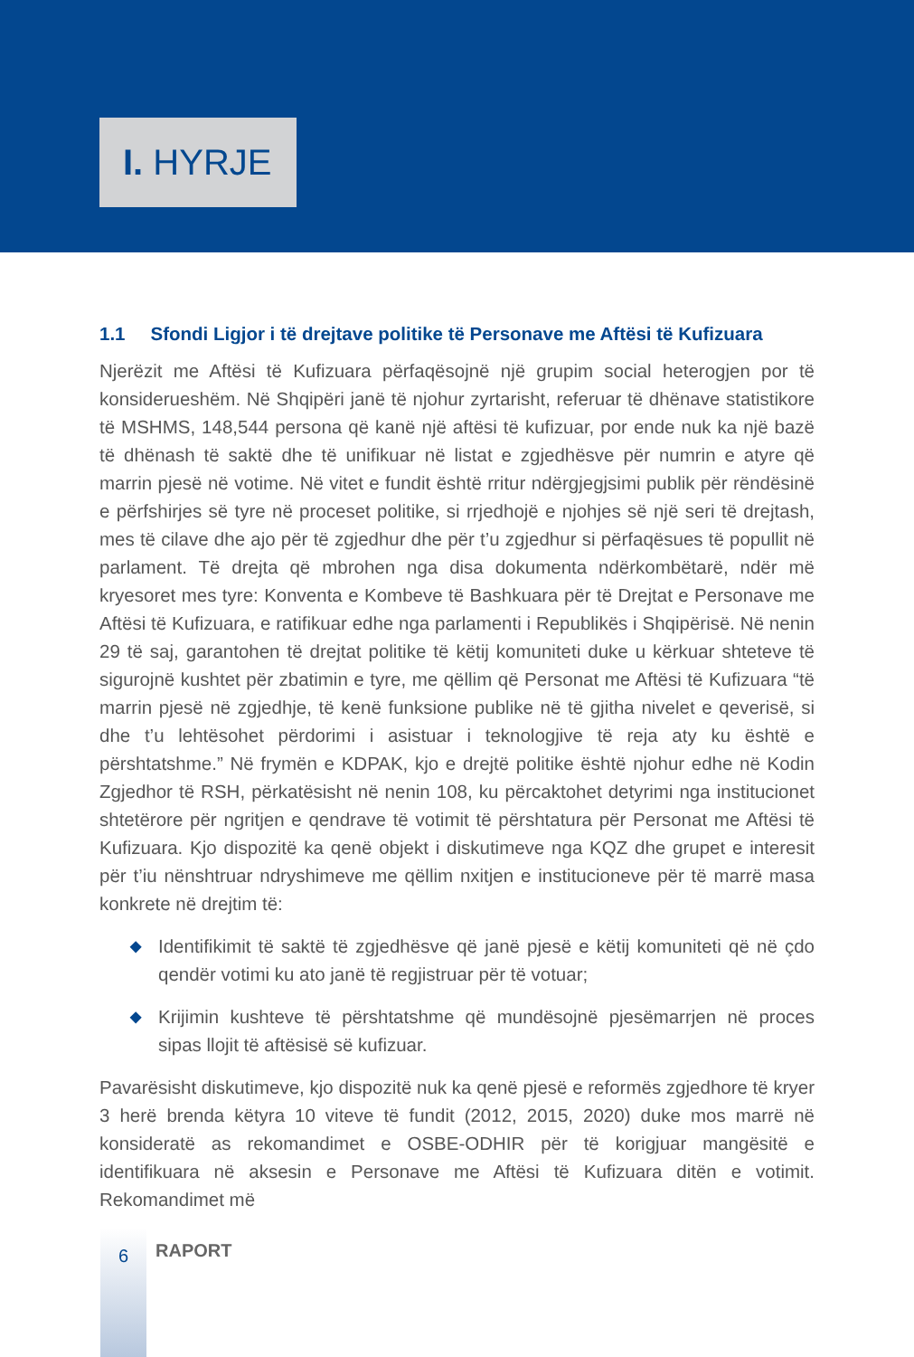I. HYRJE
1.1 Sfondi Ligjor i të drejtave politike të Personave me Aftësi të Kufizuara
Njerëzit me Aftësi të Kufizuara përfaqësojnë një grupim social heterogjen por të konsiderueshëm. Në Shqipëri janë të njohur zyrtarisht, referuar të dhënave statistikore të MSHMS, 148,544 persona që kanë një aftësi të kufizuar, por ende nuk ka një bazë të dhënash të saktë dhe të unifikuar në listat e zgjedhësve për numrin e atyre që marrin pjesë në votime. Në vitet e fundit është rritur ndërgjegjsimi publik për rëndësinë e përfshirjes së tyre në proceset politike, si rrjedhojë e njohjes së një seri të drejtash, mes të cilave dhe ajo për të zgjedhur dhe për t’u zgjedhur si përfaqësues të popullit në parlament. Të drejta që mbrohen nga disa dokumenta ndërkombëtarë, ndër më kryesoret mes tyre: Konventa e Kombeve të Bashkuara për të Drejtat e Personave me Aftësi të Kufizuara, e ratifikuar edhe nga parlamenti i Republikës i Shqipërisë. Në nenin 29 të saj, garantohen të drejtat politike të këtij komuniteti duke u kërkuar shteteve të sigurojnë kushtet për zbatimin e tyre, me qëllim që Personat me Aftësi të Kufizuara “të marrin pjesë në zgjedhje, të kenë funksione publike në të gjitha nivelet e qeverisë, si dhe t’u lehtësohet përdorimi i asistuar i teknologjive të reja aty ku është e përshtatshme.” Në frymën e KDPAK, kjo e drejtë politike është njohur edhe në Kodin Zgjedhor të RSH, përkatësisht në nenin 108, ku përcaktohet detyrimi nga institucionet shtetërore për ngritjen e qendrave të votimit të përshtatura për Personat me Aftësi të Kufizuara. Kjo dispozitë ka qenë objekt i diskutimeve nga KQZ dhe grupet e interesit për t’iu nënshtruar ndryshimeve me qëllim nxitjen e institucioneve për të marrë masa konkrete në drejtim të:
◆ Identifikimit të saktë të zgjedhësve që janë pjesë e këtij komuniteti që në çdo qendër votimi ku ato janë të regjistruar për të votuar;
◆ Krijimin kushteve të përshtatshme që mundësojnë pjesëmarrjen në proces sipas llojit të aftësisë së kufizuar.
Pavarësisht diskutimeve, kjo dispozitë nuk ka qenë pjesë e reformës zgjedhore të kryer 3 herë brenda këtyra 10 viteve të fundit (2012, 2015, 2020) duke mos marrë në konsideratë as rekomandimet e OSBE-ODHIR për të korigjuar mangësitë e identifikuara në aksesin e Personave me Aftësi të Kufizuara ditën e votimit. Rekomandimet më
6
RAPORT